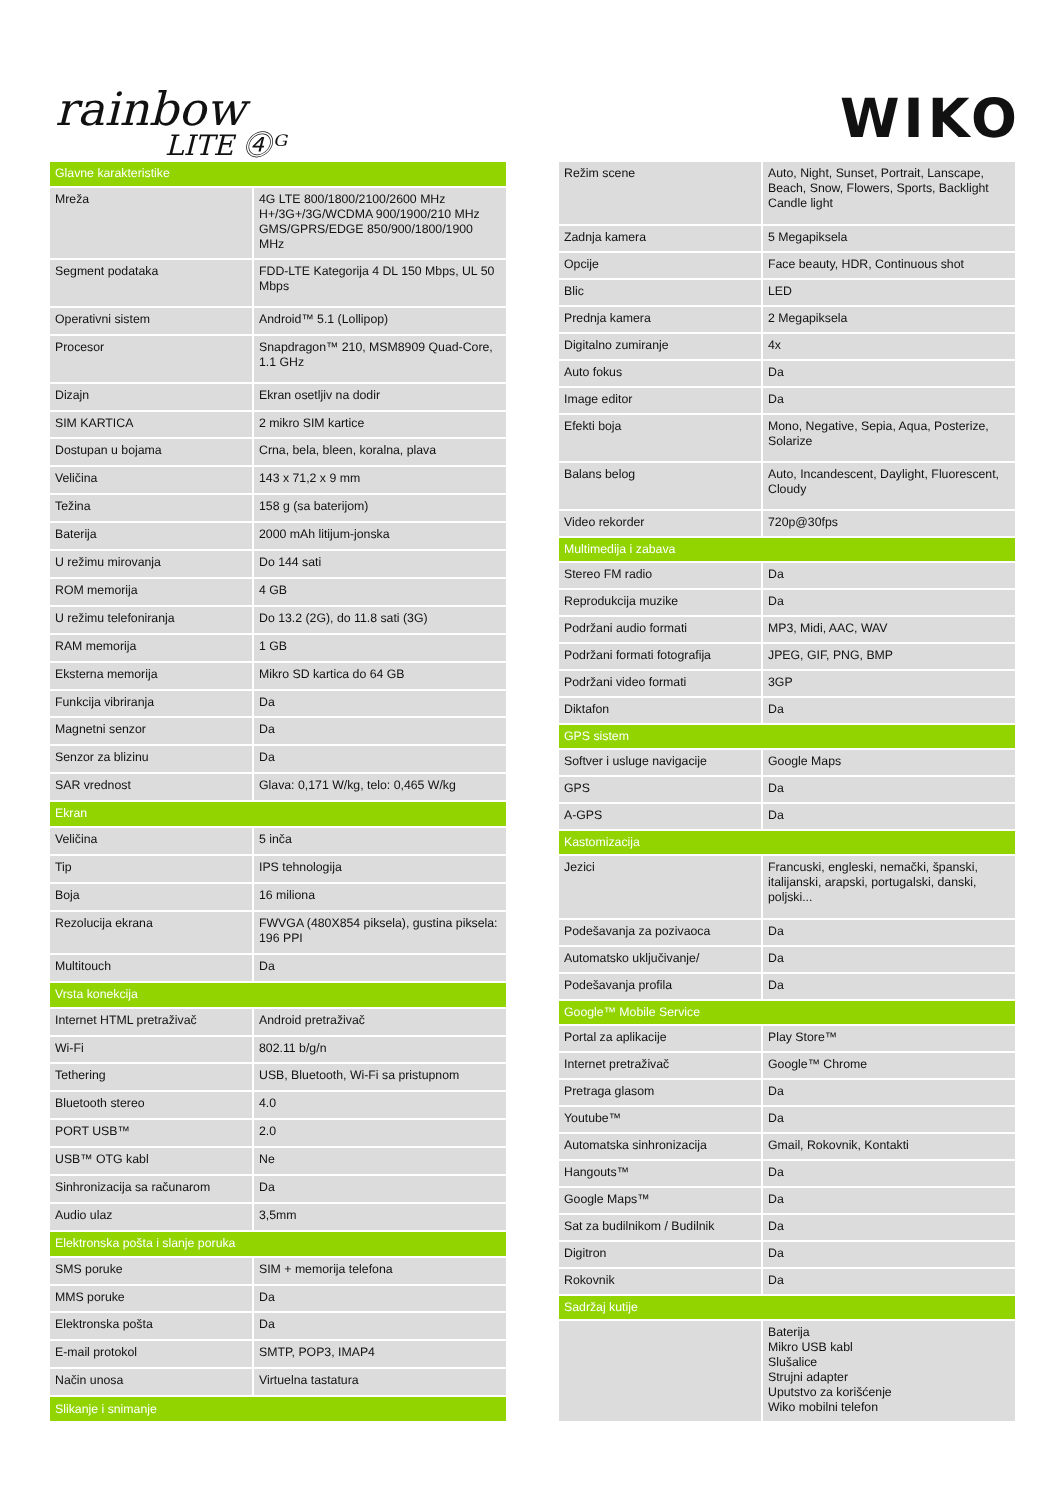rainbow
LITE ⓸ᴳ
WIKO
| Glavne karakteristike | |
| --- | --- |
| Mreža | 4G LTE 800/1800/2100/2600 MHz H+/3G+/3G/WCDMA 900/1900/210 MHz GMS/GPRS/EDGE 850/900/1800/1900 MHz |
| Segment podataka | FDD-LTE Kategorija 4 DL 150 Mbps, UL 50 Mbps |
| Operativni sistem | Android™ 5.1 (Lollipop) |
| Procesor | Snapdragon™ 210, MSM8909 Quad-Core, 1.1 GHz |
| Dizajn | Ekran osetljiv na dodir |
| SIM KARTICA | 2 mikro SIM kartice |
| Dostupan u bojama | Crna, bela, bleen, koralna, plava |
| Veličina | 143 x 71,2 x 9 mm |
| Težina | 158 g (sa baterijom) |
| Baterija | 2000 mAh litijum-jonska |
| U režimu mirovanja | Do 144 sati |
| ROM memorija | 4 GB |
| U režimu telefoniranja | Do 13.2 (2G), do 11.8 sati (3G) |
| RAM memorija | 1 GB |
| Eksterna memorija | Mikro SD kartica do 64 GB |
| Funkcija vibriranja | Da |
| Magnetni senzor | Da |
| Senzor za blizinu | Da |
| SAR vrednost | Glava: 0,171 W/kg, telo: 0,465 W/kg |
| Ekran | |
| Veličina | 5 inča |
| Tip | IPS tehnologija |
| Boja | 16 miliona |
| Rezolucija ekrana | FWVGA (480X854 piksela), gustina piksela: 196 PPI |
| Multitouch | Da |
| Vrsta konekcija | |
| Internet HTML pretraživač | Android pretraživač |
| Wi-Fi | 802.11 b/g/n |
| Tethering | USB, Bluetooth, Wi-Fi sa pristupnom |
| Bluetooth stereo | 4.0 |
| PORT USB™ | 2.0 |
| USB™ OTG kabl | Ne |
| Sinhronizacija sa računarom | Da |
| Audio ulaz | 3,5mm |
| Elektronska pošta i slanje poruka | |
| SMS poruke | SIM + memorija telefona |
| MMS poruke | Da |
| Elektronska pošta | Da |
| E-mail protokol | SMTP, POP3, IMAP4 |
| Način unosa | Virtuelna tastatura |
| Slikanje i snimanje | |
| Režim scene | Auto, Night, Sunset, Portrait, Lanscape, Beach, Snow, Flowers, Sports, Backlight Candle light |
| Zadnja kamera | 5 Megapiksela |
| Opcije | Face beauty, HDR, Continuous shot |
| Blic | LED |
| Prednja kamera | 2 Megapiksela |
| Digitalno zumiranje | 4x |
| Auto fokus | Da |
| Image editor | Da |
| Efekti boja | Mono, Negative, Sepia, Aqua, Posterize, Solarize |
| Balans belog | Auto, Incandescent, Daylight, Fluorescent, Cloudy |
| Video rekorder | 720p@30fps |
| Multimedija i zabava | |
| Stereo FM radio | Da |
| Reprodukcija muzike | Da |
| Podržani audio formati | MP3, Midi, AAC, WAV |
| Podržani formati fotografija | JPEG, GIF, PNG, BMP |
| Podržani video formati | 3GP |
| Diktafon | Da |
| GPS sistem | |
| Softver i usluge navigacije | Google Maps |
| GPS | Da |
| A-GPS | Da |
| Kastomizacija | |
| Jezici | Francuski, engleski, nemački, španski, italijanski, arapski, portugalski, danski, poljski... |
| Podešavanja za pozivaoca | Da |
| Automatsko uključivanje/ | Da |
| Podešavanja profila | Da |
| Google™ Mobile Service | |
| Portal za aplikacije | Play Store™ |
| Internet pretraživač | Google™ Chrome |
| Pretraga glasom | Da |
| Youtube™ | Da |
| Automatska sinhronizacija | Gmail, Rokovnik, Kontakti |
| Hangouts™ | Da |
| Google Maps™ | Da |
| Sat za budilnikom / Budilnik | Da |
| Digitron | Da |
| Rokovnik | Da |
| Sadržaj kutije | |
| | Baterija Mikro USB kabl Slušalice Strujni adapter Uputstvo za korišćenje Wiko mobilni telefon |